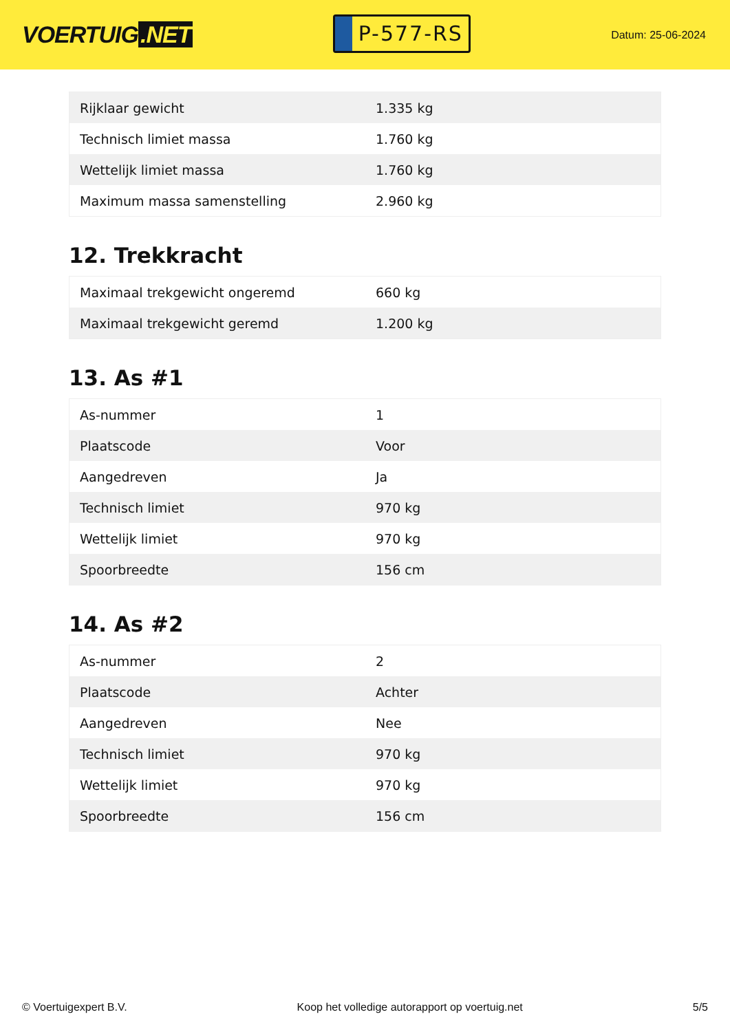VOERTUIG.NET
P-577-RS
Datum: 25-06-2024
| Rijklaar gewicht | 1.335 kg |
| Technisch limiet massa | 1.760 kg |
| Wettelijk limiet massa | 1.760 kg |
| Maximum massa samenstelling | 2.960 kg |
12. Trekkracht
| Maximaal trekgewicht ongeremd | 660 kg |
| Maximaal trekgewicht geremd | 1.200 kg |
13. As #1
| As-nummer | 1 |
| Plaatscode | Voor |
| Aangedreven | Ja |
| Technisch limiet | 970 kg |
| Wettelijk limiet | 970 kg |
| Spoorbreedte | 156 cm |
14. As #2
| As-nummer | 2 |
| Plaatscode | Achter |
| Aangedreven | Nee |
| Technisch limiet | 970 kg |
| Wettelijk limiet | 970 kg |
| Spoorbreedte | 156 cm |
© Voertuigexpert B.V. Koop het volledige autorapport op voertuig.net 5/5